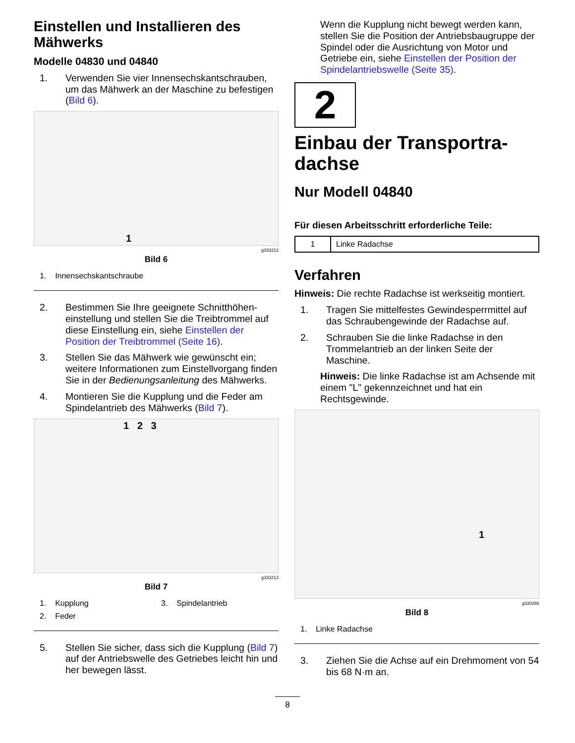Einstellen und Installieren des Mähwerks
Modelle 04830 und 04840
1. Verwenden Sie vier Innensechskantschrauben, um das Mähwerk an der Maschine zu befestigen (Bild 6).
1
g333212
Bild 6
1. Innensechskantschraube
2. Bestimmen Sie Ihre geeignete Schnitthöhen­einstellung und stellen Sie die Treibtrommel auf diese Einstellung ein, siehe Einstellen der Position der Treibtrommel (Seite 16).
3. Stellen Sie das Mähwerk wie gewünscht ein; weitere Informationen zum Einstellvorgang finden Sie in der Bedienungsanleitung des Mähwerks.
4. Montieren Sie die Kupplung und die Feder am Spindelantrieb des Mähwerks (Bild 7).
1 2 3
g333213
Bild 7
1. Kupplung 3. Spindelantrieb 2. Feder
5. Stellen Sie sicher, dass sich die Kupplung (Bild 7) auf der Antriebswelle des Getriebes leicht hin und her bewegen lässt.
Wenn die Kupplung nicht bewegt werden kann, stellen Sie die Position der Antriebsbaugruppe der Spindel oder die Ausrichtung von Motor und Getriebe ein, siehe Einstellen der Position der Spindelantriebswelle (Seite 35).
2
Einbau der Transportra­dachse
Nur Modell 04840
Für diesen Arbeitsschritt erforderliche Teile:
| 1 | Linke Radachse |
Verfahren
Hinweis: Die rechte Radachse ist werkseitig montiert.
1. Tragen Sie mittelfestes Gewindesperrmittel auf das Schraubengewinde der Radachse auf.
2. Schrauben Sie die linke Radachse in den Trommelantrieb an der linken Seite der Maschine.
Hinweis: Die linke Radachse ist am Achsende mit einem "L" gekennzeichnet und hat ein Rechtsgewinde.
1
g330266
Bild 8
1. Linke Radachse
3. Ziehen Sie die Achse auf ein Drehmoment von 54 bis 68 N·m an.
8